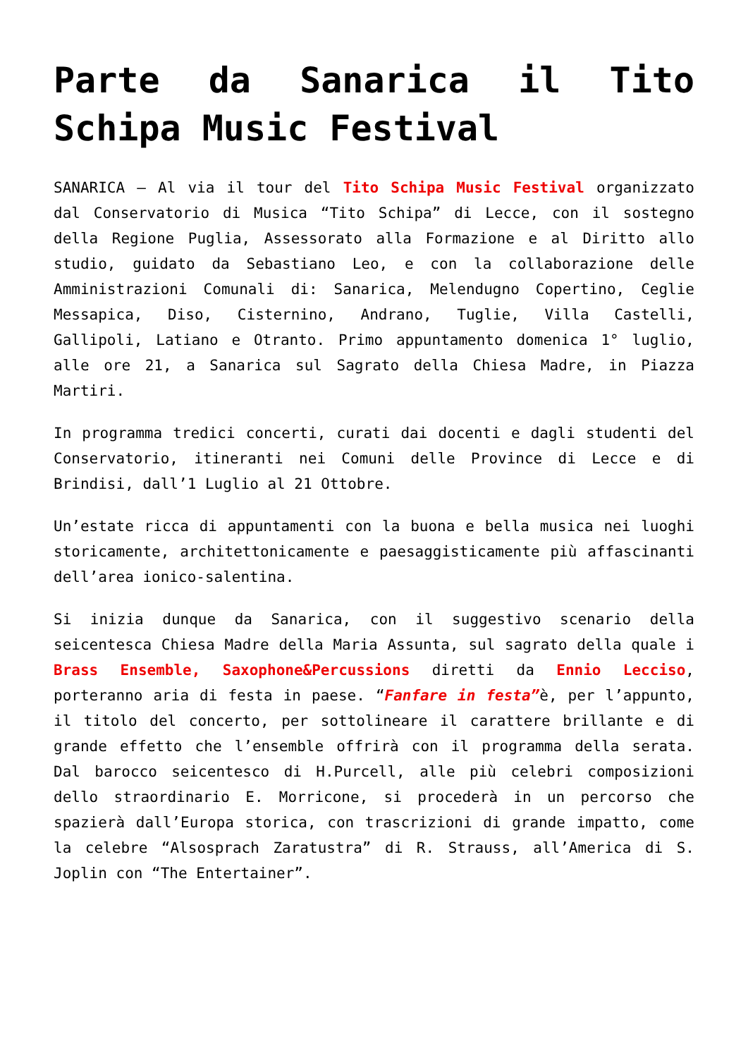Parte da Sanarica il Tito Schipa Music Festival
SANARICA – Al via il tour del Tito Schipa Music Festival organizzato dal Conservatorio di Musica “Tito Schipa” di Lecce, con il sostegno della Regione Puglia, Assessorato alla Formazione e al Diritto allo studio, guidato da Sebastiano Leo, e con la collaborazione delle Amministrazioni Comunali di: Sanarica, Melendugno Copertino, Ceglie Messapica, Diso, Cisternino, Andrano, Tuglie, Villa Castelli, Gallipoli, Latiano e Otranto. Primo appuntamento domenica 1° luglio, alle ore 21, a Sanarica sul Sagrato della Chiesa Madre, in Piazza Martiri.
In programma tredici concerti, curati dai docenti e dagli studenti del Conservatorio, itineranti nei Comuni delle Province di Lecce e di Brindisi, dall’1 Luglio al 21 Ottobre.
Un’estate ricca di appuntamenti con la buona e bella musica nei luoghi storicamente, architettonicamente e paesaggisticamente più affascinanti dell’area ionico-salentina.
Si inizia dunque da Sanarica, con il suggestivo scenario della seicentesca Chiesa Madre della Maria Assunta, sul sagrato della quale i Brass Ensemble, Saxophone&Percussions diretti da Ennio Lecciso, porteranno aria di festa in paese. “Fanfare in festa”è, per l’appunto, il titolo del concerto, per sottolineare il carattere brillante e di grande effetto che l’ensemble offrirà con il programma della serata. Dal barocco seicentesco di H.Purcell, alle più celebri composizioni dello straordinario E. Morricone, si procederà in un percorso che spazierà dall’Europa storica, con trascrizioni di grande impatto, come la celebre “Alsosprach Zaratustra” di R. Strauss, all’America di S. Joplin con “The Entertainer”.